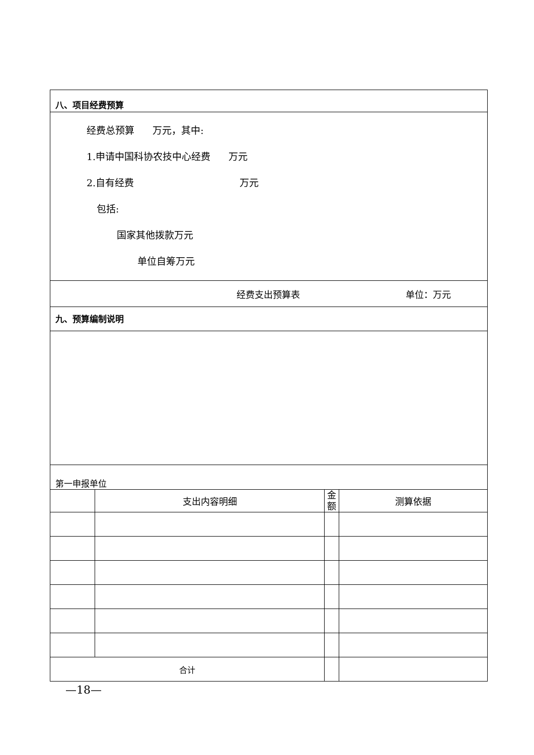| 八、项目经费预算 | | | |
| 经费总预算 万元，其中: 1.申请中国科协农技中心经费 万元 2.自有经费 万元 包括: 国家其他拨款万元 单位自筹万元 | | | |
| 经费支出预算表 单位：万元 | | | |
| 九、预算编制说明 | | | |
| 第一申报单位 | | | |
| | 支出内容明细 | 金 额 | 测算依据 |
| 合计 | | | |
—18—